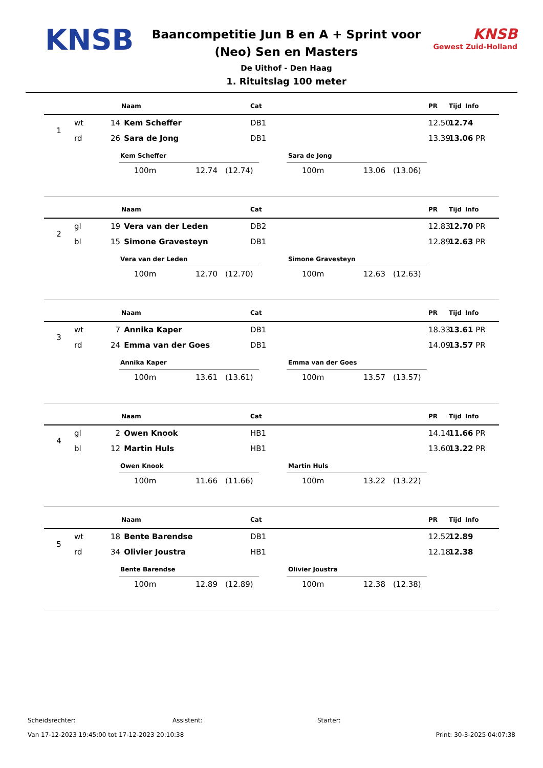KNSB
Baancompetitie Jun B en A + Sprint voor (Neo) Sen en Masters
De Uithof - Den Haag
1. Rituitslag 100 meter
KNSB
Gewest Zuid-Holland
| | | | Naam | Cat | | PR | Tijd | Info |
| --- | --- | --- | --- | --- | --- | --- | --- | --- |
| 1 | wt | 14 | Kem Scheffer | DB1 | | 12.50 | 12.74 | |
| | rd | 26 | Sara de Jong | DB1 | | 13.39 | 13.06 PR | |
Kem Scheffer
100m 12.74 (12.74)
Sara de Jong
100m 13.06 (13.06)
| | | | Naam | Cat | | PR | Tijd | Info |
| --- | --- | --- | --- | --- | --- | --- | --- | --- |
| 2 | gl | 19 | Vera van der Leden | DB2 | | 12.83 | 12.70 PR | |
| | bl | 15 | Simone Gravesteyn | DB1 | | 12.89 | 12.63 PR | |
Vera van der Leden
100m 12.70 (12.70)
Simone Gravesteyn
100m 12.63 (12.63)
| | | | Naam | Cat | | PR | Tijd | Info |
| --- | --- | --- | --- | --- | --- | --- | --- | --- |
| 3 | wt | 7 | Annika Kaper | DB1 | | 18.33 | 13.61 PR | |
| | rd | 24 | Emma van der Goes | DB1 | | 14.09 | 13.57 PR | |
Annika Kaper
100m 13.61 (13.61)
Emma van der Goes
100m 13.57 (13.57)
| | | | Naam | Cat | | PR | Tijd | Info |
| --- | --- | --- | --- | --- | --- | --- | --- | --- |
| 4 | gl | 2 | Owen Knook | HB1 | | 14.14 | 11.66 PR | |
| | bl | 12 | Martin Huls | HB1 | | 13.60 | 13.22 PR | |
Owen Knook
100m 11.66 (11.66)
Martin Huls
100m 13.22 (13.22)
| | | | Naam | Cat | | PR | Tijd | Info |
| --- | --- | --- | --- | --- | --- | --- | --- | --- |
| 5 | wt | 18 | Bente Barendse | DB1 | | 12.52 | 12.89 | |
| | rd | 34 | Olivier Joustra | HB1 | | 12.18 | 12.38 | |
Bente Barendse
100m 12.89 (12.89)
Olivier Joustra
100m 12.38 (12.38)
Scheidsrechter: Assistent: Starter:
Van 17-12-2023 19:45:00 tot 17-12-2023 20:10:38 Print: 30-3-2025 04:07:38